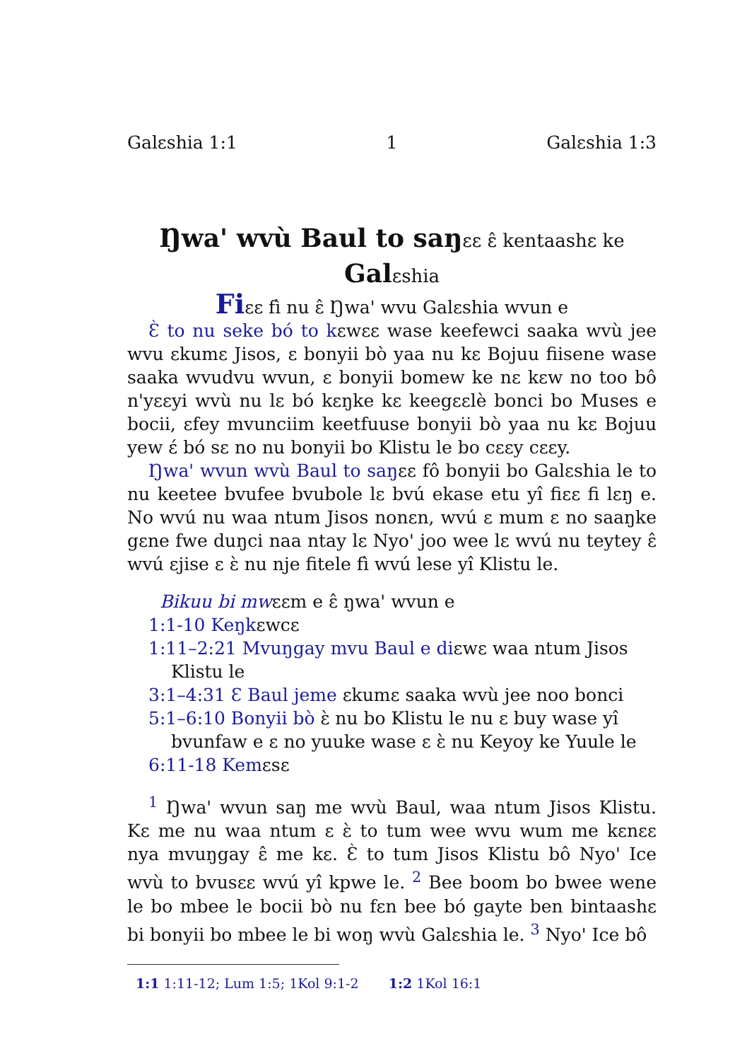Galɛshia 1:1 1 Galɛshia 1:3
Ŋwa' wvù Baul to saŋɛɛ ɛ̂ kentaashɛ ke
Galɛshia
Fiɛɛ fì nu ɛ̂ Ŋwa' wvu Galɛshia wvun e
Ɛ̀ to nu seke bó to kɛwɛɛ wase keefewci saaka wvù jee wvu ɛkumɛ Jisos, ɛ bonyii bò yaa nu kɛ Bojuu fiisene wase saaka wvudvu wvun, ɛ bonyii bomew ke nɛ kɛw no too bô n'yɛɛyi wvù nu lɛ bó kɛŋke kɛ keegɛɛlè bonci bo Muses e bocii, ɛfey mvunciim keetfuuse bonyii bò yaa nu kɛ Bojuu yew ɛ́ bó sɛ no nu bonyii bo Klistu le bo cɛɛy cɛɛy.
Ŋwa' wvun wvù Baul to saŋɛɛ fô bonyii bo Galɛshia le to nu keetee bvufee bvubole lɛ bvú ekase etu yî fiɛɛ fi lɛŋ e. No wvú nu waa ntum Jisos nonɛn, wvú ɛ mum ɛ no saaŋke gɛne fwe duŋci naa ntay lɛ Nyo' joo wee lɛ wvú nu teytey ɛ̂ wvú ɛjise ɛ ɛ̀ nu nje fitele fì wvú lese yî Klistu le.
Bikuu bi mwɛɛm e ɛ̂ ŋwa' wvun e
1:1-10 Keŋkɛwcɛ
1:11–2:21 Mvuŋgay mvu Baul e diɛwɛ waa ntum Jisos Klistu le
3:1–4:31 Ɛ Baul jeme ɛkumɛ saaka wvù jee noo bonci
5:1–6:10 Bonyii bò ɛ̀ nu bo Klistu le nu ɛ buy wase yî bvunfaw e ɛ no yuuke wase ɛ ɛ̀ nu Keyoy ke Yuule le
6:11-18 Kemɛsɛ
<sup>1</sup> Ŋwa' wvun saŋ me wvù Baul, waa ntum Jisos Klistu. Kɛ me nu waa ntum ɛ ɛ̀ to tum wee wvu wum me kɛnɛɛ nya mvuŋgay ɛ̂ me kɛ. Ɛ̀ to tum Jisos Klistu bô Nyo' Ice wvù to bvusɛɛ wvú yî kpwe le. <sup>2</sup> Bee boom bo bwee wene le bo mbee le bocii bò nu fɛn bee bó gayte ben bintaashɛ bi bonyii bo mbee le bi woŋ wvù Galɛshia le. <sup>3</sup> Nyo' Ice bô
1:1 1:11-12; Lum 1:5; 1Kol 9:1-2 1:2 1Kol 16:1